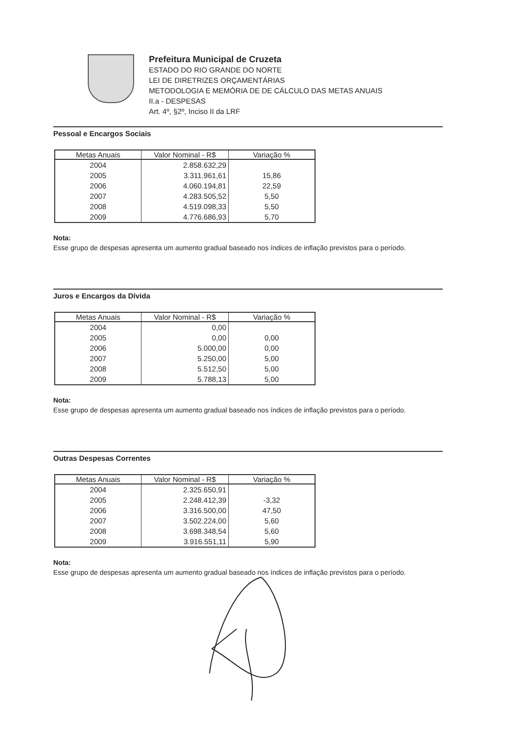Prefeitura Municipal de Cruzeta
ESTADO DO RIO GRANDE DO NORTE
LEI DE DIRETRIZES ORÇAMENTÁRIAS
METODOLOGIA E MEMÓRIA DE DE CÁLCULO DAS METAS ANUAIS
II.a - DESPESAS
Art. 4º, §2º, Inciso II da LRF
Pessoal e Encargos Sociais
| Metas Anuais | Valor Nominal - R$ | Variação % |
| --- | --- | --- |
| 2004 | 2.858.632,29 | |
| 2005 | 3.311.961,61 | 15,86 |
| 2006 | 4.060.194,81 | 22,59 |
| 2007 | 4.283.505,52 | 5,50 |
| 2008 | 4.519.098,33 | 5,50 |
| 2009 | 4.776.686,93 | 5,70 |
Nota:
Esse grupo de despesas apresenta um aumento gradual baseado nos índices de inflação previstos para o período.
Juros e Encargos da Dívida
| Metas Anuais | Valor Nominal - R$ | Variação % |
| --- | --- | --- |
| 2004 | 0,00 | |
| 2005 | 0,00 | 0,00 |
| 2006 | 5.000,00 | 0,00 |
| 2007 | 5.250,00 | 5,00 |
| 2008 | 5.512,50 | 5,00 |
| 2009 | 5.788,13 | 5,00 |
Nota:
Esse grupo de despesas apresenta um aumento gradual baseado nos índices de inflação previstos para o período.
Outras Despesas Correntes
| Metas Anuais | Valor Nominal - R$ | Variação % |
| --- | --- | --- |
| 2004 | 2.325.650,91 | |
| 2005 | 2.248.412,39 | -3,32 |
| 2006 | 3.316.500,00 | 47,50 |
| 2007 | 3.502.224,00 | 5,60 |
| 2008 | 3.698.348,54 | 5,60 |
| 2009 | 3.916.551,11 | 5,90 |
Nota:
Esse grupo de despesas apresenta um aumento gradual baseado nos índices de inflação previstos para o período.